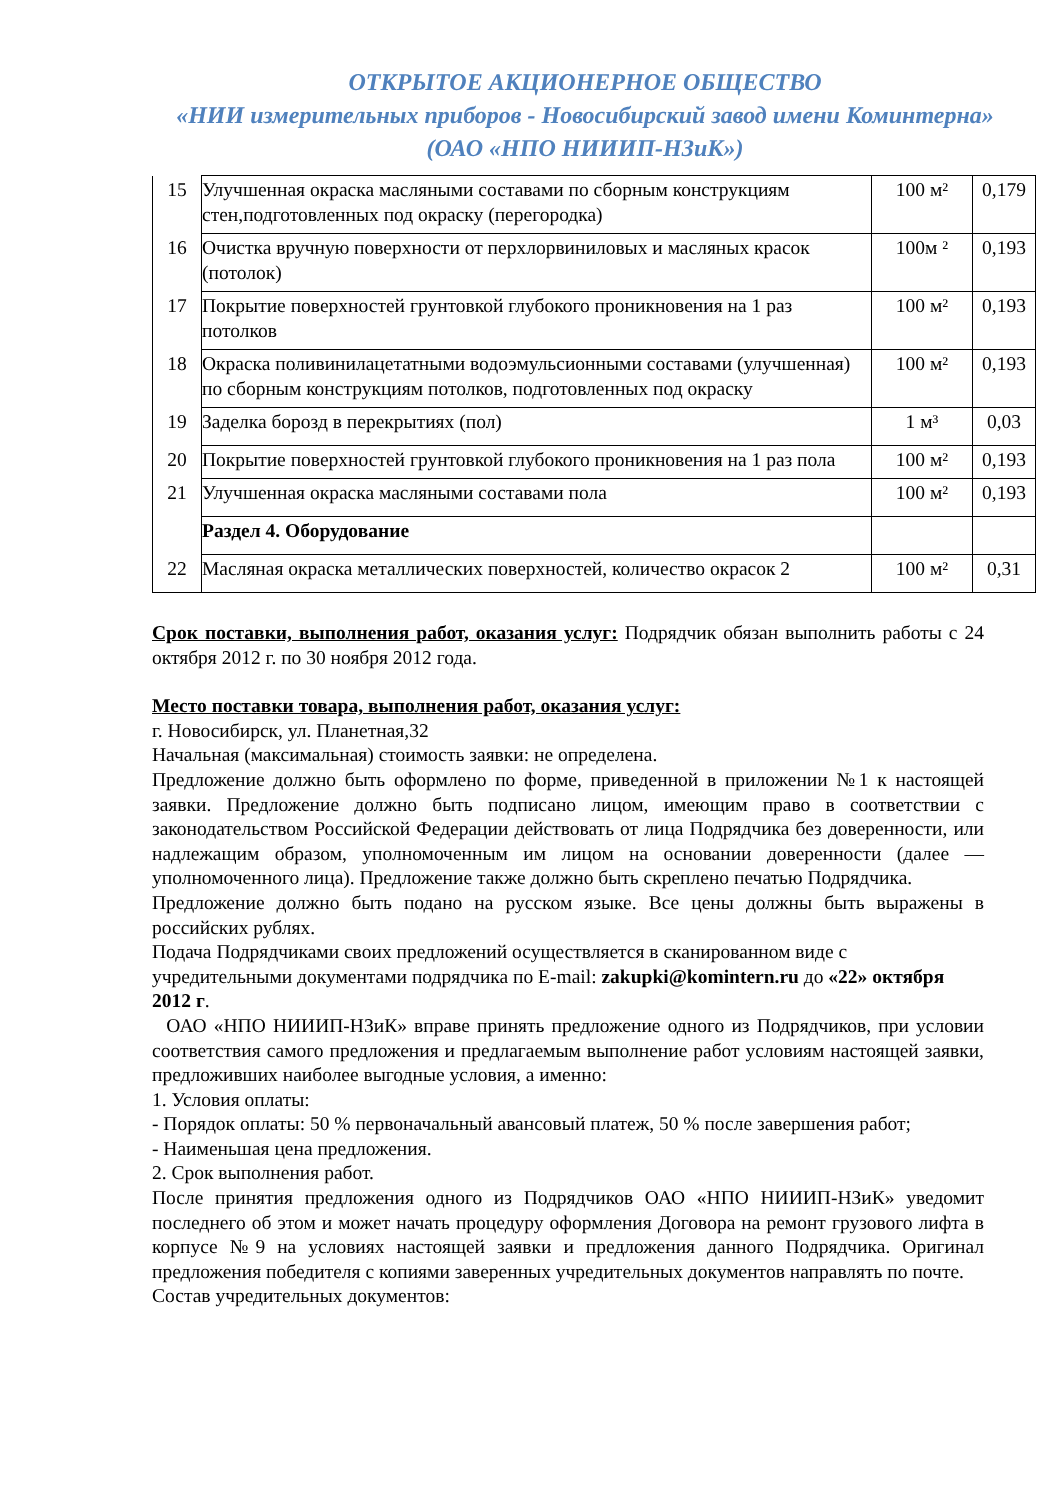ОТКРЫТОЕ АКЦИОНЕРНОЕ ОБЩЕСТВО
«НИИ измерительных приборов - Новосибирский завод имени Коминтерна»
(ОАО «НПО НИИИП-НЗиК»)
| 15 | Улучшенная окраска масляными составами по сборным конструкциям стен,подготовленных под окраску (перегородка) | 100 м² | 0,179 |
| 16 | Очистка вручную поверхности от перхлорвиниловых и масляных красок (потолок) | 100м ² | 0,193 |
| 17 | Покрытие поверхностей грунтовкой глубокого проникновения на 1 раз потолков | 100 м² | 0,193 |
| 18 | Окраска поливинилацетатными водоэмульсионными составами (улучшенная) по сборным конструкциям потолков, подготовленных под окраску | 100 м² | 0,193 |
| 19 | Заделка борозд в перекрытиях (пол) | 1 м³ | 0,03 |
| 20 | Покрытие поверхностей грунтовкой глубокого проникновения на 1 раз пола | 100 м² | 0,193 |
| 21 | Улучшенная окраска масляными составами пола | 100 м² | 0,193 |
| | Раздел 4. Оборудование | | |
| 22 | Масляная окраска металлических поверхностей, количество окрасок 2 | 100 м² | 0,31 |
Срок поставки, выполнения работ, оказания услуг: Подрядчик обязан выполнить работы с 24 октября 2012 г. по 30 ноября 2012 года.
Место поставки товара, выполнения работ, оказания услуг:
г. Новосибирск, ул. Планетная,32
Начальная (максимальная) стоимость заявки: не определена.
Предложение должно быть оформлено по форме, приведенной в приложении №1 к настоящей заявки. Предложение должно быть подписано лицом, имеющим право в соответствии с законодательством Российской Федерации действовать от лица Подрядчика без доверенности, или надлежащим образом, уполномоченным им лицом на основании доверенности (далее — уполномоченного лица). Предложение также должно быть скреплено печатью Подрядчика.
Предложение должно быть подано на русском языке. Все цены должны быть выражены в российских рублях.
Подача Подрядчиками своих предложений осуществляется в сканированном виде с учредительными документами подрядчика по E-mail: zakupki@komintern.ru до «22» октября 2012 г.
ОАО «НПО НИИИП-НЗиК» вправе принять предложение одного из Подрядчиков, при условии соответствия самого предложения и предлагаемым выполнение работ условиям настоящей заявки, предложивших наиболее выгодные условия, а именно:
1. Условия оплаты:
- Порядок оплаты: 50 % первоначальный авансовый платеж, 50 % после завершения работ;
- Наименьшая цена предложения.
2. Срок выполнения работ.
После принятия предложения одного из Подрядчиков ОАО «НПО НИИИП-НЗиК» уведомит последнего об этом и может начать процедуру оформления Договора на ремонт грузового лифта в корпусе №9 на условиях настоящей заявки и предложения данного Подрядчика. Оригинал предложения победителя с копиями заверенных учредительных документов направлять по почте.
Состав учредительных документов: